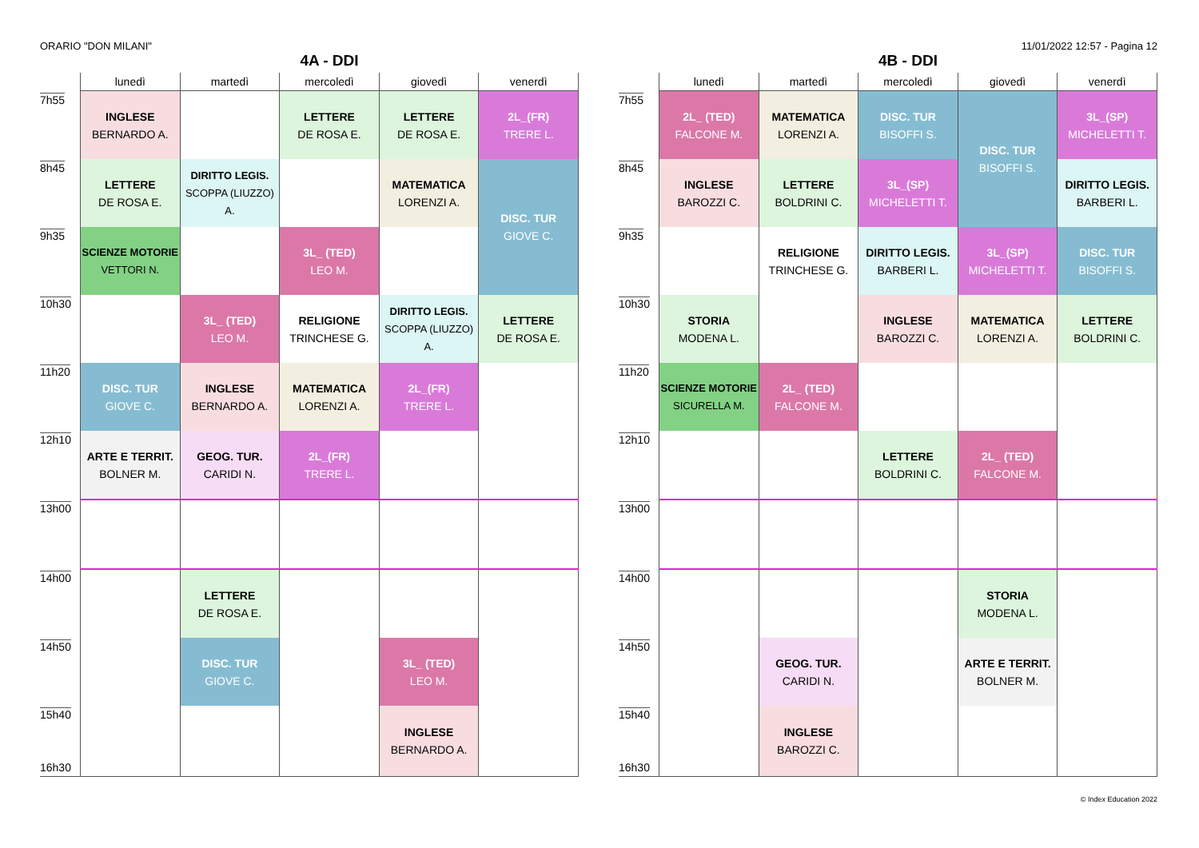ORARIO "DON MILANI" 11/01/2022 12:57 - Pagina 12
4A - DDI
| | lunedì | martedì | mercoledì | giovedì | venerdì |
| --- | --- | --- | --- | --- | --- |
| 7h55 | INGLESE BERNARDO A. | | LETTERE DE ROSA E. | LETTERE DE ROSA E. | 2L_(FR) TRERE L. |
| 8h45 | LETTERE DE ROSA E. | DIRITTO LEGIS. SCOPPA (LIUZZO) A. | | MATEMATICA LORENZI A. | DISC. TUR GIOVE C. |
| 9h35 | SCIENZE MOTORIE VETTORI N. | | 3L_ (TED) LEO M. | | |
| 10h30 | | 3L_ (TED) LEO M. | RELIGIONE TRINCHESE G. | DIRITTO LEGIS. SCOPPA (LIUZZO) A. | LETTERE DE ROSA E. |
| 11h20 | DISC. TUR GIOVE C. | INGLESE BERNARDO A. | MATEMATICA LORENZI A. | 2L_(FR) TRERE L. | |
| 12h10 | ARTE E TERRIT. BOLNER M. | GEOG. TUR. CARIDI N. | 2L_(FR) TRERE L. | | |
| 13h00 | | | | | |
| 14h00 | | LETTERE DE ROSA E. | | | |
| 14h50 | | DISC. TUR GIOVE C. | | 3L_ (TED) LEO M. | |
| 15h40 16h30 | | | | INGLESE BERNARDO A. | |
4B - DDI
| | lunedì | martedì | mercoledì | giovedì | venerdì |
| --- | --- | --- | --- | --- | --- |
| 7h55 | 2L_ (TED) FALCONE M. | MATEMATICA LORENZI A. | DISC. TUR BISOFFI S. | DISC. TUR BISOFFI S. | 3L_(SP) MICHELETTI T. |
| 8h45 | INGLESE BAROZZI C. | LETTERE BOLDRINI C. | 3L_(SP) MICHELETTI T. | | DIRITTO LEGIS. BARBERI L. |
| 9h35 | | RELIGIONE TRINCHESE G. | DIRITTO LEGIS. BARBERI L. | 3L_(SP) MICHELETTI T. | DISC. TUR BISOFFI S. |
| 10h30 | STORIA MODENA L. | | INGLESE BAROZZI C. | MATEMATICA LORENZI A. | LETTERE BOLDRINI C. |
| 11h20 | SCIENZE MOTORIE SICURELLA M. | 2L_ (TED) FALCONE M. | | | |
| 12h10 | | | LETTERE BOLDRINI C. | 2L_ (TED) FALCONE M. | |
| 13h00 | | | | | |
| 14h00 | | | | STORIA MODENA L. | |
| 14h50 | | GEOG. TUR. CARIDI N. | | ARTE E TERRIT. BOLNER M. | |
| 15h40 16h30 | | INGLESE BAROZZI C. | | | |
© Index Education 2022